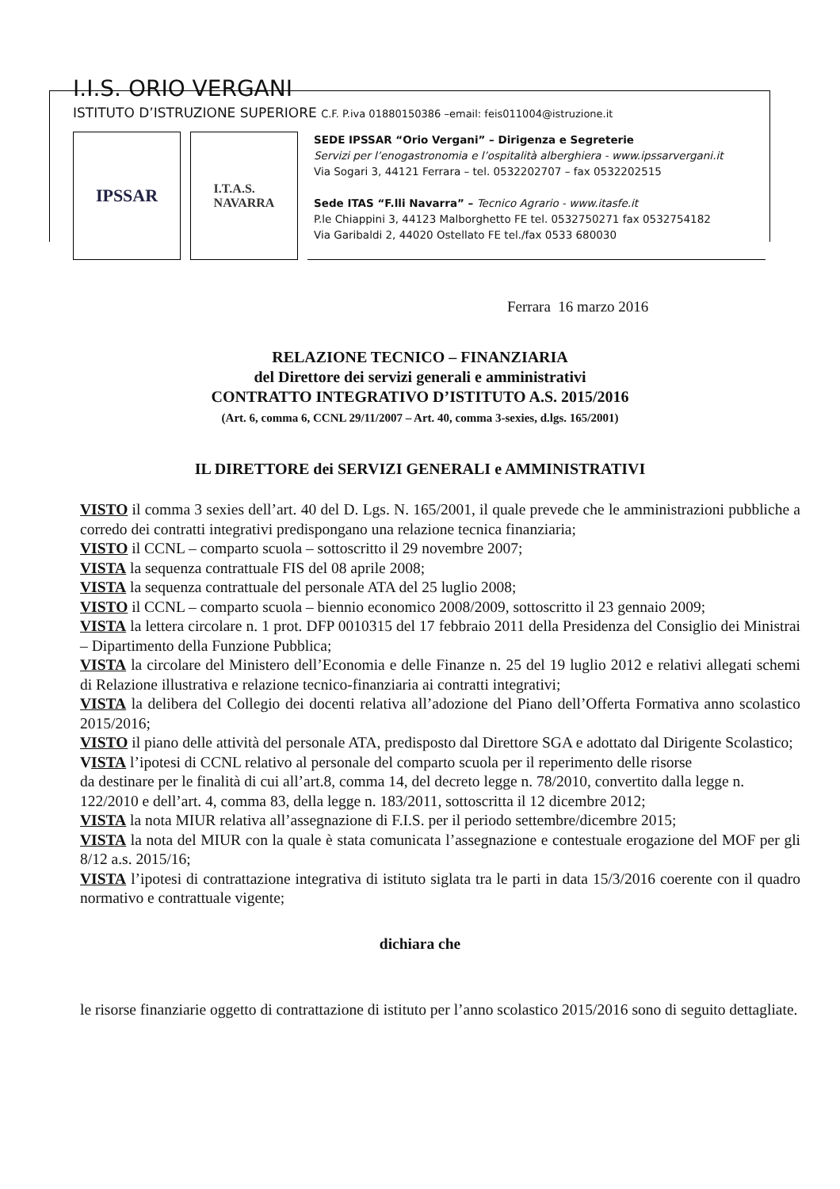I.I.S. ORIO VERGANI
ISTITUTO D’ISTRUZIONE SUPERIORE C.F. P.iva 01880150386 –email: feis011004@istruzione.it
IPSSAR
I.T.A.S.
NAVARRA
SEDE IPSSAR “Orio Vergani” – Dirigenza e Segreterie
Servizi per l’enogastronomia e l’ospitalità alberghiera - www.ipssarvergani.it
Via Sogari 3, 44121 Ferrara – tel. 0532202707 – fax 0532202515
Sede ITAS “F.lli Navarra” – Tecnico Agrario - www.itasfe.it
P.le Chiappini 3, 44123 Malborghetto FE tel. 0532750271 fax 0532754182
Via Garibaldi 2, 44020 Ostellato FE tel./fax 0533 680030
Ferrara 16 marzo 2016
RELAZIONE TECNICO – FINANZIARIA
del Direttore dei servizi generali e amministrativi
CONTRATTO INTEGRATIVO D’ISTITUTO A.S. 2015/2016
(Art. 6, comma 6, CCNL 29/11/2007 – Art. 40, comma 3-sexies, d.lgs. 165/2001)
IL DIRETTORE dei SERVIZI GENERALI e AMMINISTRATIVI
VISTO il comma 3 sexies dell’art. 40 del D. Lgs. N. 165/2001, il quale prevede che le amministrazioni pubbliche a corredo dei contratti integrativi predispongano una relazione tecnica finanziaria;
VISTO il CCNL – comparto scuola – sottoscritto il 29 novembre 2007;
VISTA la sequenza contrattuale FIS del 08 aprile 2008;
VISTA la sequenza contrattuale del personale ATA del 25 luglio 2008;
VISTO il CCNL – comparto scuola – biennio economico 2008/2009, sottoscritto il 23 gennaio 2009;
VISTA la lettera circolare n. 1 prot. DFP 0010315 del 17 febbraio 2011 della Presidenza del Consiglio dei Ministrai – Dipartimento della Funzione Pubblica;
VISTA la circolare del Ministero dell’Economia e delle Finanze n. 25 del 19 luglio 2012 e relativi allegati schemi di Relazione illustrativa e relazione tecnico-finanziaria ai contratti integrativi;
VISTA la delibera del Collegio dei docenti relativa all’adozione del Piano dell’Offerta Formativa anno scolastico 2015/2016;
VISTO il piano delle attività del personale ATA, predisposto dal Direttore SGA e adottato dal Dirigente Scolastico;
VISTA l’ipotesi di CCNL relativo al personale del comparto scuola per il reperimento delle risorse
da destinare per le finalità di cui all’art.8, comma 14, del decreto legge n. 78/2010, convertito dalla legge n. 122/2010 e dell’art. 4, comma 83, della legge n. 183/2011, sottoscritta il 12 dicembre 2012;
VISTA la nota MIUR relativa all’assegnazione di F.I.S. per il periodo settembre/dicembre 2015;
VISTA la nota del MIUR con la quale è stata comunicata l’assegnazione e contestuale erogazione del MOF per gli 8/12 a.s. 2015/16;
VISTA l’ipotesi di contrattazione integrativa di istituto siglata tra le parti in data 15/3/2016 coerente con il quadro normativo e contrattuale vigente;
dichiara che
le risorse finanziarie oggetto di contrattazione di istituto per l’anno scolastico 2015/2016 sono di seguito dettagliate.